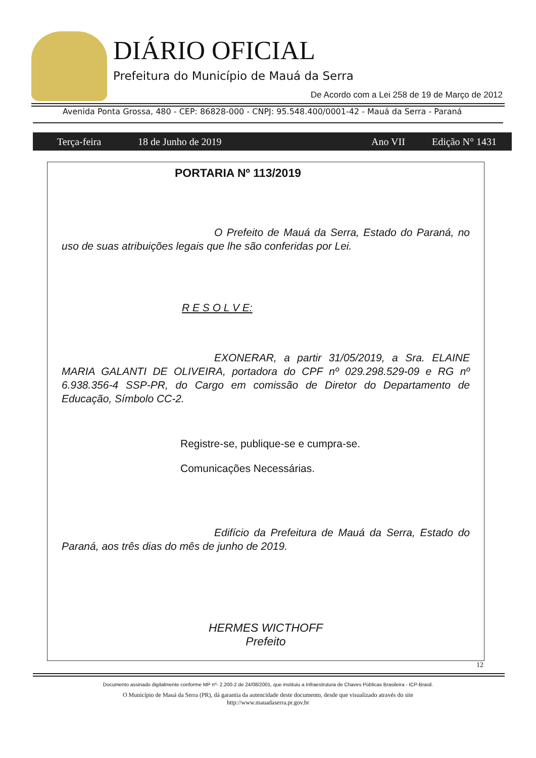DIÁRIO OFICIAL
Prefeitura do Município de Mauá da Serra
De Acordo com a Lei 258 de 19 de Março de 2012
Avenida Ponta Grossa, 480 - CEP: 86828-000 - CNPJ: 95.548.400/0001-42 - Mauá da Serra - Paraná
Terça-feira 18 de Junho de 2019 Ano VII Edição N° 1431
PORTARIA Nº 113/2019
O Prefeito de Mauá da Serra, Estado do Paraná, no uso de suas atribuições legais que lhe são conferidas por Lei.
R E S O L V E:
EXONERAR, a partir 31/05/2019, a Sra. ELAINE MARIA GALANTI DE OLIVEIRA, portadora do CPF nº 029.298.529-09 e RG nº 6.938.356-4 SSP-PR, do Cargo em comissão de Diretor do Departamento de Educação, Símbolo CC-2.
Registre-se, publique-se e cumpra-se.
Comunicações Necessárias.
Edifício da Prefeitura de Mauá da Serra, Estado do Paraná, aos três dias do mês de junho de 2019.
HERMES WICTHOFF
Prefeito
12
Documento assinado digitalmente conforme MP nº- 2.200-2 de 24/08/2001, que instituiu a Infraestrutura de Chaves Públicas Brasileira - ICP-Brasil.
O Município de Mauá da Serra (PR), dá garantia da autencidade deste documento, desde que visualizado através do site
http://www.mauadaserra.pr.gov.br